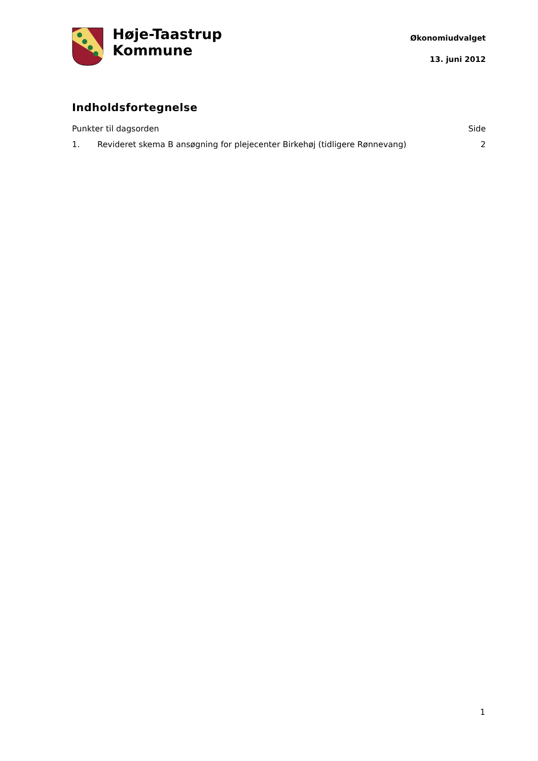Høje-Taastrup
Kommune
Økonomiudvalget
13. juni 2012
Indholdsfortegnelse
Punkter til dagsorden Side
1. Revideret skema B ansøgning for plejecenter Birkehøj (tidligere Rønnevang)
2
1